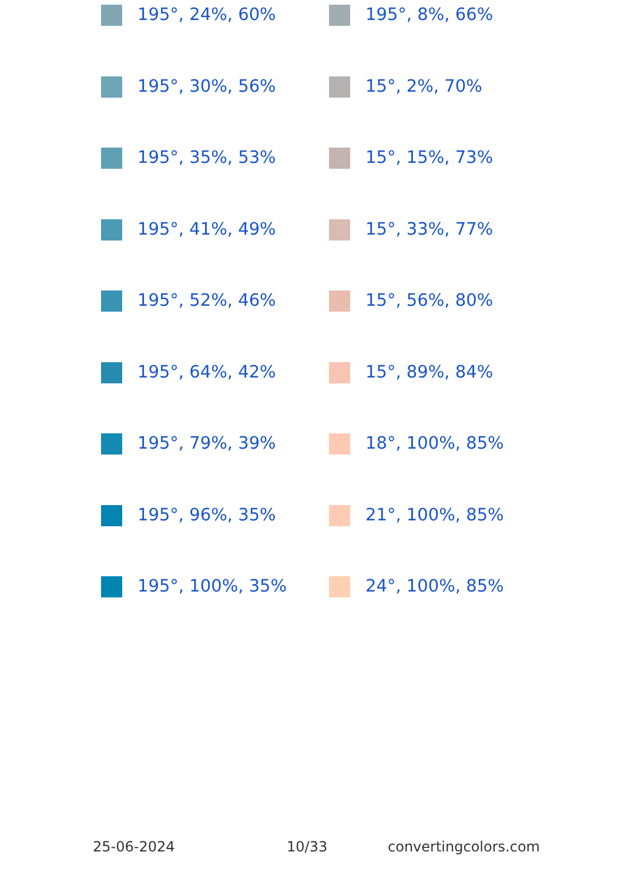| 195°, 24%, 60% | 195°, 8%, 66% |
| 195°, 30%, 56% | 15°, 2%, 70% |
| 195°, 35%, 53% | 15°, 15%, 73% |
| 195°, 41%, 49% | 15°, 33%, 77% |
| 195°, 52%, 46% | 15°, 56%, 80% |
| 195°, 64%, 42% | 15°, 89%, 84% |
| 195°, 79%, 39% | 18°, 100%, 85% |
| 195°, 96%, 35% | 21°, 100%, 85% |
| 195°, 100%, 35% | 24°, 100%, 85% |
25-06-2024 10/33 convertingcolors.com